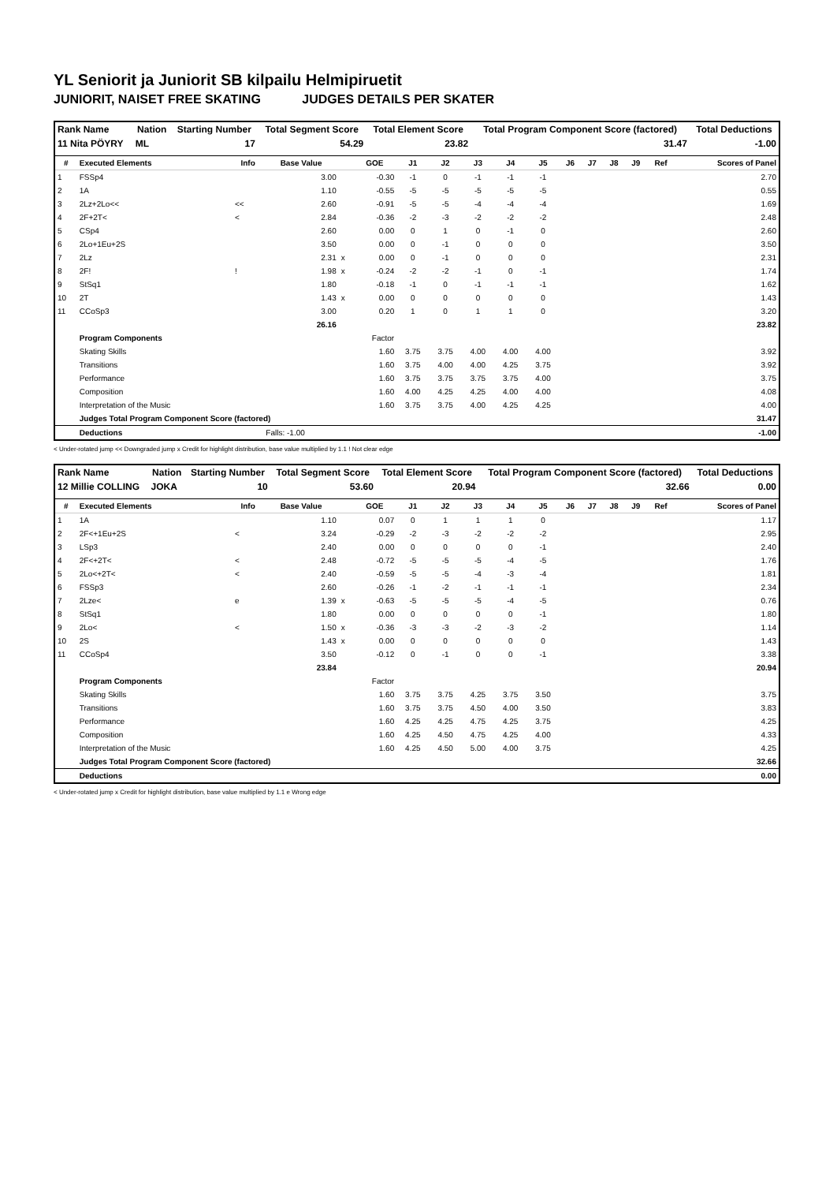YL Seniorit ja Juniorit SB kilpailu Helmipiruetit
JUNIORIT, NAISET FREE SKATING JUDGES DETAILS PER SKATER
| Rank Name | Nation | Starting Number | Total Segment Score | Total Element Score | Total Program Component Score (factored) | Total Deductions |
| --- | --- | --- | --- | --- | --- | --- |
| 11 Nita PÖYRY | ML | 17 | 54.29 | 23.82 | 31.47 | -1.00 |
| # | Executed Elements | Info | Base Value | | GOE | J1 | J2 | J3 | J4 | J5 | J6 | J7 | J8 | J9 | Ref | Scores of Panel |
| --- | --- | --- | --- | --- | --- | --- | --- | --- | --- | --- | --- | --- | --- | --- | --- | --- |
| 1 | FSSp4 | | 3.00 | | -0.30 | -1 | 0 | -1 | -1 | -1 | | | | | | 2.70 |
| 2 | 1A | | 1.10 | | -0.55 | -5 | -5 | -5 | -5 | -5 | | | | | | 0.55 |
| 3 | 2Lz+2Lo<< | << | 2.60 | | -0.91 | -5 | -5 | -4 | -4 | -4 | | | | | | 1.69 |
| 4 | 2F+2T< | < | 2.84 | | -0.36 | -2 | -3 | -2 | -2 | -2 | | | | | | 2.48 |
| 5 | CSp4 | | 2.60 | | 0.00 | 0 | 1 | 0 | -1 | 0 | | | | | | 2.60 |
| 6 | 2Lo+1Eu+2S | | 3.50 | | 0.00 | 0 | -1 | 0 | 0 | 0 | | | | | | 3.50 |
| 7 | 2Lz | | 2.31 | x | 0.00 | 0 | -1 | 0 | 0 | 0 | | | | | | 2.31 |
| 8 | 2F! | ! | 1.98 | x | -0.24 | -2 | -2 | -1 | 0 | -1 | | | | | | 1.74 |
| 9 | StSq1 | | 1.80 | | -0.18 | -1 | 0 | -1 | -1 | -1 | | | | | | 1.62 |
| 10 | 2T | | 1.43 | x | 0.00 | 0 | 0 | 0 | 0 | 0 | | | | | | 1.43 |
| 11 | CCoSp3 | | 3.00 | | 0.20 | 1 | 0 | 1 | 1 | 0 | | | | | | 3.20 |
| | | | 26.16 | | | | | | | | | | | | | 23.82 |
| | Program Components | | | | Factor | | | | | | | | | | | |
| | Skating Skills | | | | 1.60 | 3.75 | 3.75 | 4.00 | 4.00 | 4.00 | | | | | | 3.92 |
| | Transitions | | | | 1.60 | 3.75 | 4.00 | 4.00 | 4.25 | 3.75 | | | | | | 3.92 |
| | Performance | | | | 1.60 | 3.75 | 3.75 | 3.75 | 3.75 | 4.00 | | | | | | 3.75 |
| | Composition | | | | 1.60 | 4.00 | 4.25 | 4.25 | 4.00 | 4.00 | | | | | | 4.08 |
| | Interpretation of the Music | | | | 1.60 | 3.75 | 3.75 | 4.00 | 4.25 | 4.25 | | | | | | 4.00 |
| | Judges Total Program Component Score (factored) | | | | | | | | | | | | | | | 31.47 |
| | Deductions | | Falls: -1.00 | | | | | | | | | | | | | -1.00 |
< Under-rotated jump << Downgraded jump x Credit for highlight distribution, base value multiplied by 1.1 ! Not clear edge
| Rank Name | Nation | Starting Number | Total Segment Score | Total Element Score | Total Program Component Score (factored) | Total Deductions |
| --- | --- | --- | --- | --- | --- | --- |
| 12 Millie COLLING | JOKA | 10 | 53.60 | 20.94 | 32.66 | 0.00 |
| # | Executed Elements | Info | Base Value | | GOE | J1 | J2 | J3 | J4 | J5 | J6 | J7 | J8 | J9 | Ref | Scores of Panel |
| --- | --- | --- | --- | --- | --- | --- | --- | --- | --- | --- | --- | --- | --- | --- | --- | --- |
| 1 | 1A | | 1.10 | | 0.07 | 0 | 1 | 1 | 1 | 0 | | | | | | 1.17 |
| 2 | 2F<+1Eu+2S | < | 3.24 | | -0.29 | -2 | -3 | -2 | -2 | -2 | | | | | | 2.95 |
| 3 | LSp3 | | 2.40 | | 0.00 | 0 | 0 | 0 | 0 | -1 | | | | | | 2.40 |
| 4 | 2F<+2T< | < | 2.48 | | -0.72 | -5 | -5 | -5 | -4 | -5 | | | | | | 1.76 |
| 5 | 2Lo<+2T< | < | 2.40 | | -0.59 | -5 | -5 | -4 | -3 | -4 | | | | | | 1.81 |
| 6 | FSSp3 | | 2.60 | | -0.26 | -1 | -2 | -1 | -1 | -1 | | | | | | 2.34 |
| 7 | 2Lze< | e | 1.39 | x | -0.63 | -5 | -5 | -5 | -4 | -5 | | | | | | 0.76 |
| 8 | StSq1 | | 1.80 | | 0.00 | 0 | 0 | 0 | 0 | -1 | | | | | | 1.80 |
| 9 | 2Lo< | < | 1.50 | x | -0.36 | -3 | -3 | -2 | -3 | -2 | | | | | | 1.14 |
| 10 | 2S | | 1.43 | x | 0.00 | 0 | 0 | 0 | 0 | 0 | | | | | | 1.43 |
| 11 | CCoSp4 | | 3.50 | | -0.12 | 0 | -1 | 0 | 0 | -1 | | | | | | 3.38 |
| | | | 23.84 | | | | | | | | | | | | | 20.94 |
| | Program Components | | | | Factor | | | | | | | | | | | |
| | Skating Skills | | | | 1.60 | 3.75 | 3.75 | 4.25 | 3.75 | 3.50 | | | | | | 3.75 |
| | Transitions | | | | 1.60 | 3.75 | 3.75 | 4.50 | 4.00 | 3.50 | | | | | | 3.83 |
| | Performance | | | | 1.60 | 4.25 | 4.25 | 4.75 | 4.25 | 3.75 | | | | | | 4.25 |
| | Composition | | | | 1.60 | 4.25 | 4.50 | 4.75 | 4.25 | 4.00 | | | | | | 4.33 |
| | Interpretation of the Music | | | | 1.60 | 4.25 | 4.50 | 5.00 | 4.00 | 3.75 | | | | | | 4.25 |
| | Judges Total Program Component Score (factored) | | | | | | | | | | | | | | | 32.66 |
| | Deductions | | | | | | | | | | | | | | | 0.00 |
< Under-rotated jump x Credit for highlight distribution, base value multiplied by 1.1 e Wrong edge